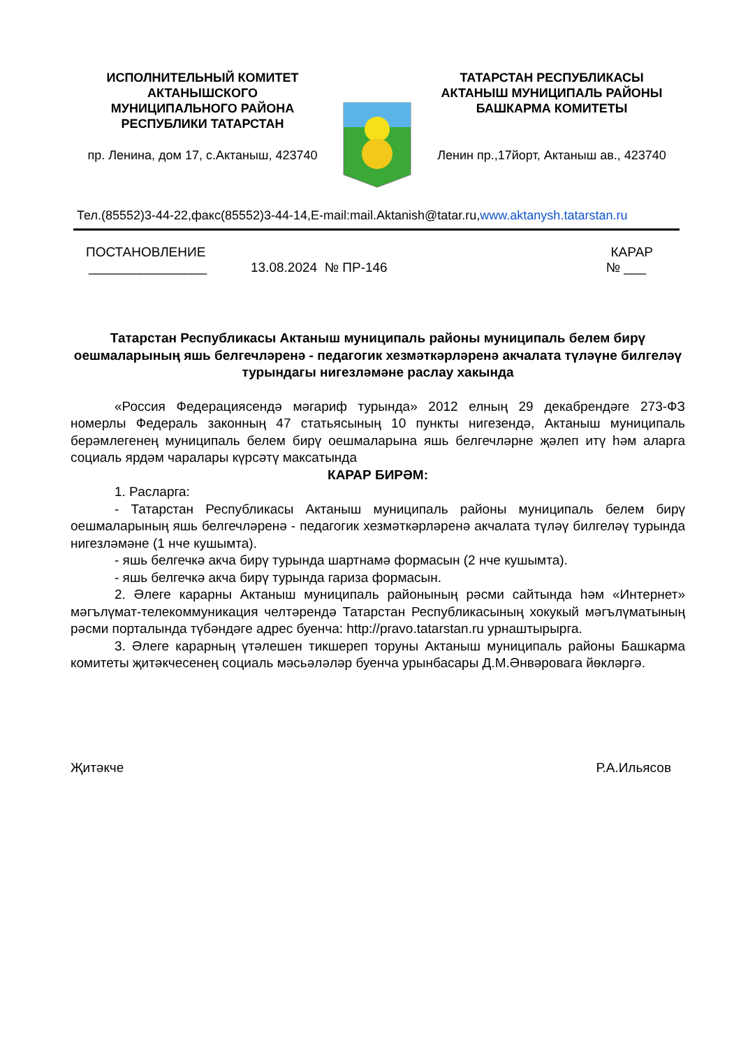ИСПОЛНИТЕЛЬНЫЙ КОМИТЕТ
АКТАНЫШСКОГО
МУНИЦИПАЛЬНОГО РАЙОНА
РЕСПУБЛИКИ ТАТАРСТАН
пр. Ленина, дом 17, с.Актаныш, 423740
ТАТАРСТАН РЕСПУБЛИКАСЫ
АКТАНЫШ МУНИЦИПАЛЬ РАЙОНЫ
БАШКАРМА КОМИТЕТЫ
Ленин пр.,17йорт, Актаныш ав., 423740
Тел.(85552)3-44-22,факс(85552)3-44-14,E-mail:mail.Aktanish@tatar.ru,www.aktanysh.tatarstan.ru
ПОСТАНОВЛЕНИЕ КАРАР
________________ 13.08.2024 № ПР-146 № ___
Татарстан Республикасы Актаныш муниципаль районы муниципаль белем бирү оешмаларының яшь белгечләренә - педагогик хезмәткәрләренә акчалата түләүне билгеләү турындагы нигезләмәне раслау хакында
«Россия Федерациясендә мәгариф турында» 2012 елның 29 декабрендәге 273-ФЗ номерлы Федераль законның 47 статьясының 10 пункты нигезендә, Актаныш муниципаль берәмлегенең муниципаль белем бирү оешмаларына яшь белгечләрне җәлеп итү һәм аларга социаль ярдәм чаралары күрсәтү максатында
КАРАР БИРӘМ:
1. Расларга:
- Татарстан Республикасы Актаныш муниципаль районы муниципаль белем бирү оешмаларының яшь белгечләренә - педагогик хезмәткәрләренә акчалата түләү билгеләү турында нигезләмәне (1 нче кушымта).
- яшь белгечкә акча бирү турында шартнамә формасын (2 нче кушымта).
- яшь белгечкә акча бирү турында гариза формасын.
2. Әлеге карарны Актаныш муниципаль районының рәсми сайтында һәм «Интернет» мәгълүмат-телекоммуникация челтәрендә Татарстан Республикасының хокукый мәгълүматының рәсми порталында түбәндәге адрес буенча: http://pravo.tatarstan.ru урнаштырырга.
3. Әлеге карарның үтәлешен тикшереп торуны Актаныш муниципаль районы Башкарма комитеты җитәкчесенең социаль мәсьәләләр буенча урынбасары Д.М.Әнвәровага йөкләргә.
Җитәкче Р.А.Ильясов